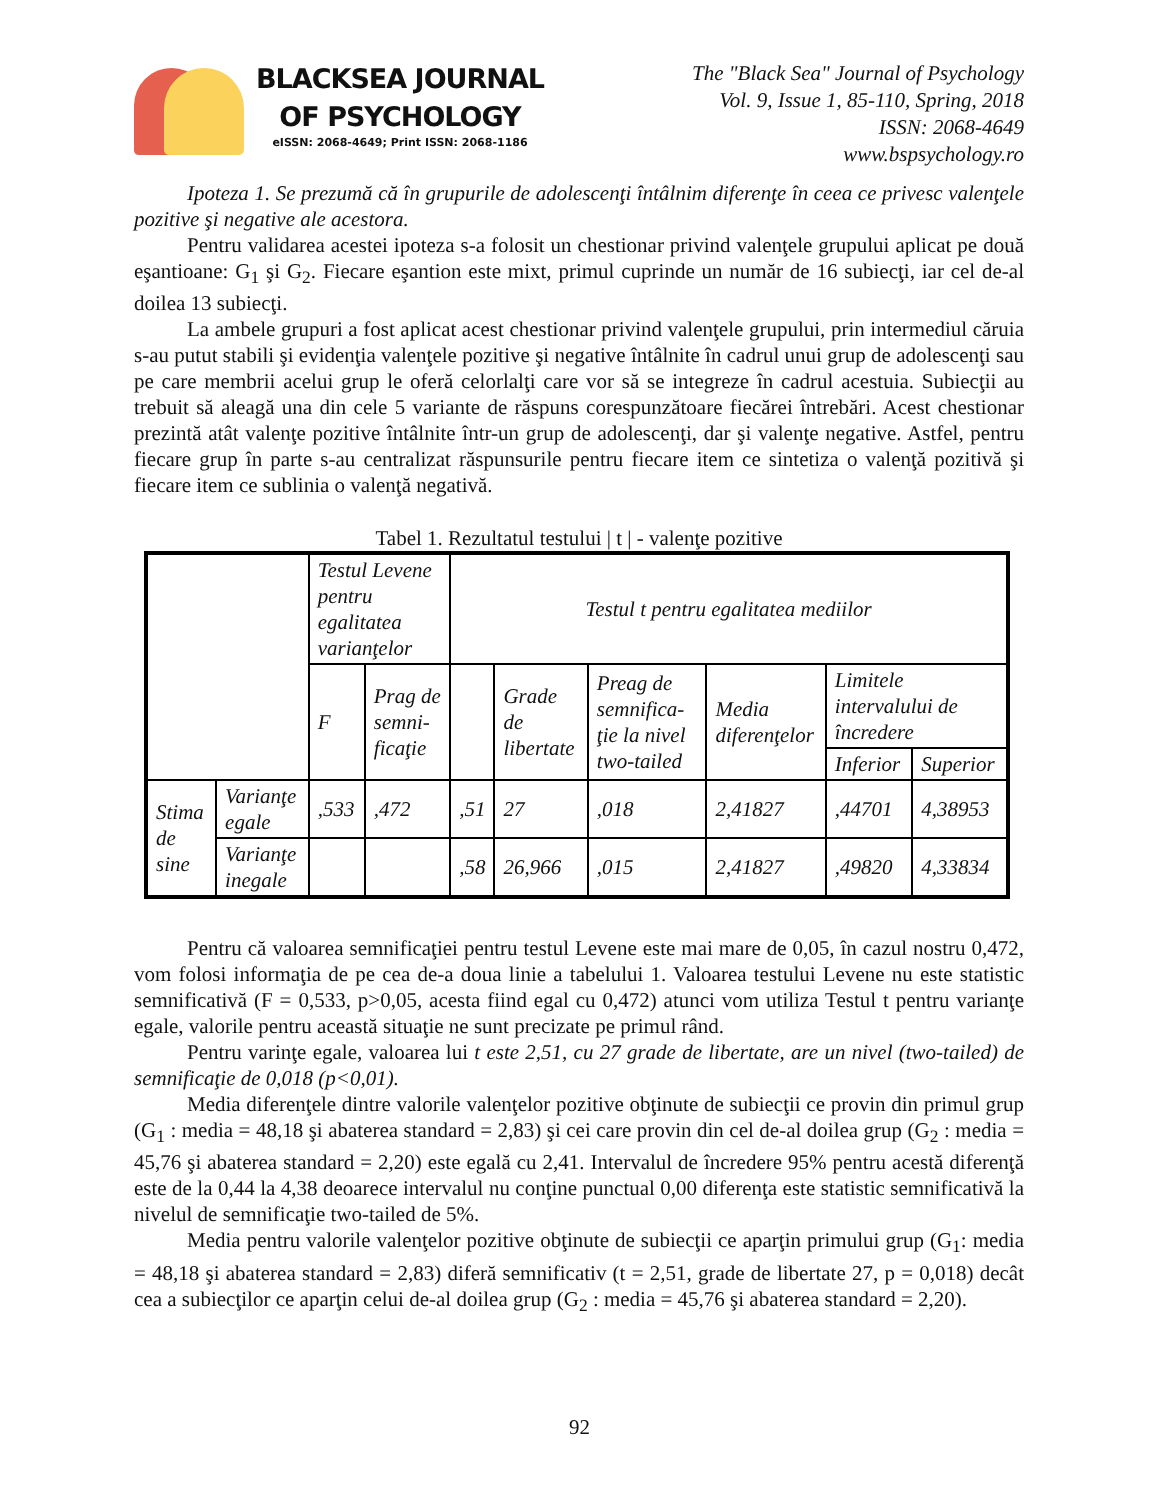BLACKSEA JOURNAL
OF PSYCHOLOGY
eISSN: 2068-4649; Print ISSN: 2068-1186
The "Black Sea" Journal of Psychology
Vol. 9, Issue 1, 85-110, Spring, 2018
ISSN: 2068-4649
www.bspsychology.ro
Ipoteza 1. Se prezumă că în grupurile de adolescenţi întâlnim diferenţe în ceea ce privesc valenţele pozitive şi negative ale acestora.
Pentru validarea acestei ipoteza s-a folosit un chestionar privind valenţele grupului aplicat pe două eşantioane: G<sub>1</sub> şi G<sub>2</sub>. Fiecare eşantion este mixt, primul cuprinde un număr de 16 subiecţi, iar cel de-al doilea 13 subiecţi.
La ambele grupuri a fost aplicat acest chestionar privind valenţele grupului, prin intermediul căruia s-au putut stabili şi evidenţia valenţele pozitive şi negative întâlnite în cadrul unui grup de adolescenţi sau pe care membrii acelui grup le oferă celorlalţi care vor să se integreze în cadrul acestuia. Subiecţii au trebuit să aleagă una din cele 5 variante de răspuns corespunzătoare fiecărei întrebări. Acest chestionar prezintă atât valenţe pozitive întâlnite într-un grup de adolescenţi, dar şi valenţe negative. Astfel, pentru fiecare grup în parte s-au centralizat răspunsurile pentru fiecare item ce sintetiza o valenţă pozitivă şi fiecare item ce sublinia o valenţă negativă.
Tabel 1. Rezultatul testului | t | - valenţe pozitive
| | | Testul Levene pentru egalitatea varianţelor | | Testul t pentru egalitatea mediilor | | | | | |
| | | F | Prag de semni-ficaţie | | Grade de libertate | Preag de semnifica-ţie la nivel two-tailed | Media diferenţelor | Limitele intervalului de încredere | |
| | | | | | | | | Inferior | Superior |
| Stima de sine | Varianţe egale | ,533 | ,472 | ,51 | 27 | ,018 | 2,41827 | ,44701 | 4,38953 |
| | Varianţe inegale | | | ,58 | 26,966 | ,015 | 2,41827 | ,49820 | 4,33834 |
Pentru că valoarea semnificaţiei pentru testul Levene este mai mare de 0,05, în cazul nostru 0,472, vom folosi informaţia de pe cea de-a doua linie a tabelului 1. Valoarea testului Levene nu este statistic semnificativă (F = 0,533, p>0,05, acesta fiind egal cu 0,472) atunci vom utiliza Testul t pentru varianţe egale, valorile pentru această situaţie ne sunt precizate pe primul rând.
Pentru varinţe egale, valoarea lui t este 2,51, cu 27 grade de libertate, are un nivel (two-tailed) de semnificaţie de 0,018 (p<0,01).
Media diferenţele dintre valorile valenţelor pozitive obţinute de subiecţii ce provin din primul grup (G<sub>1</sub> : media = 48,18 şi abaterea standard = 2,83) şi cei care provin din cel de-al doilea grup (G<sub>2</sub> : media = 45,76 şi abaterea standard = 2,20) este egală cu 2,41. Intervalul de încredere 95% pentru acestă diferenţă este de la 0,44 la 4,38 deoarece intervalul nu conţine punctual 0,00 diferenţa este statistic semnificativă la nivelul de semnificaţie two-tailed de 5%.
Media pentru valorile valenţelor pozitive obţinute de subiecţii ce aparţin primului grup (G<sub>1</sub>: media = 48,18 şi abaterea standard = 2,83) diferă semnificativ (t = 2,51, grade de libertate 27, p = 0,018) decât cea a subiecţilor ce aparţin celui de-al doilea grup (G<sub>2</sub> : media = 45,76 şi abaterea standard = 2,20).
92